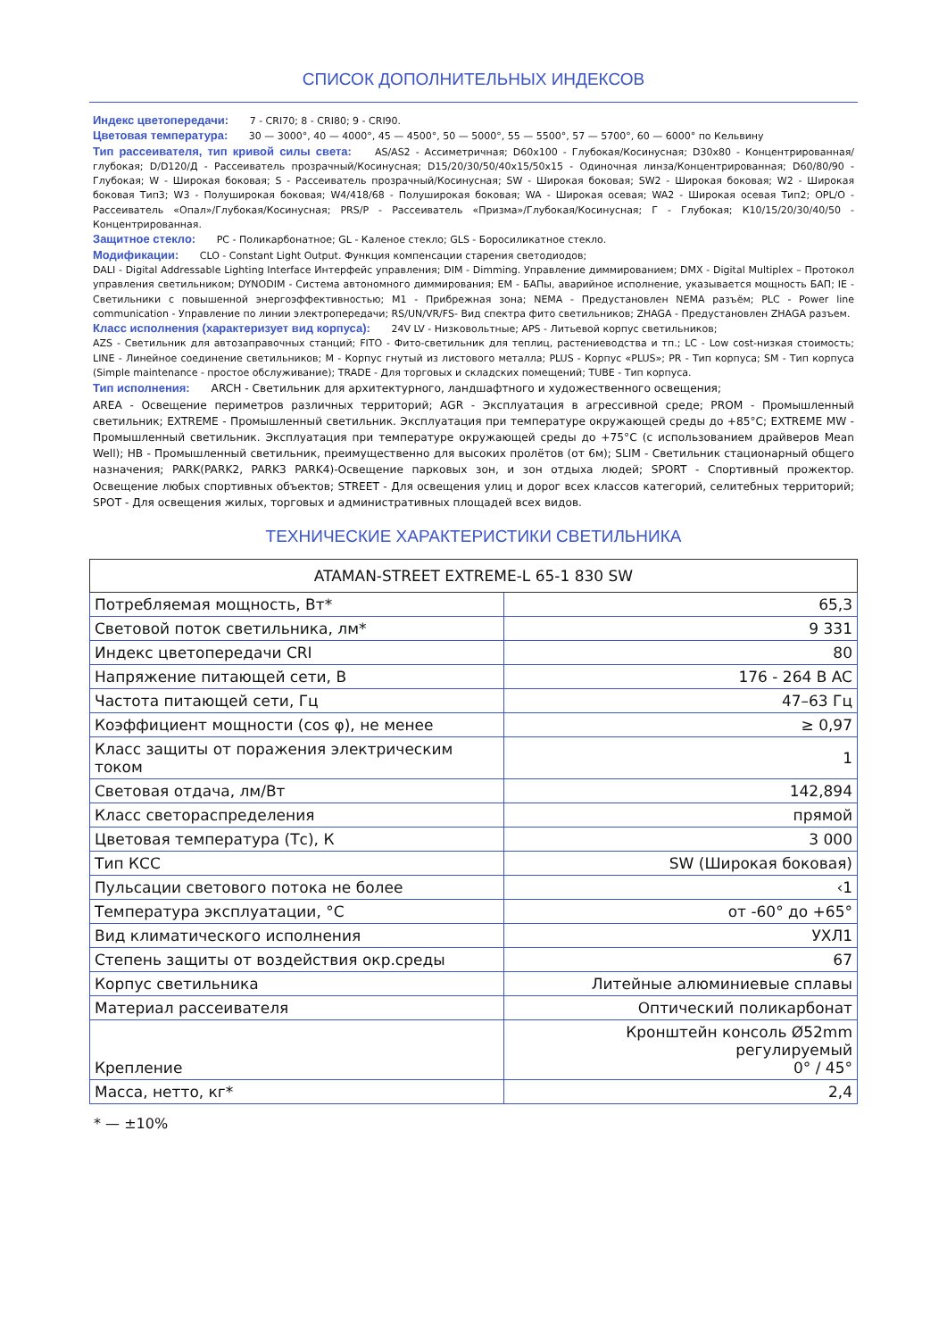СПИСОК ДОПОЛНИТЕЛЬНЫХ ИНДЕКСОВ
Индекс цветопередачи: 7 - CRI70; 8 - CRI80; 9 - CRI90.
Цветовая температура: 30 — 3000°, 40 — 4000°, 45 — 4500°, 50 — 5000°, 55 — 5500°, 57 — 5700°, 60 — 6000° по Кельвину
Тип рассеивателя, тип кривой силы света: AS/AS2 - Ассиметричная; D60x100 - Глубокая/Косинусная; D30x80 - Концентрированная/глубокая; D/D120/Д - Рассеиватель прозрачный/Косинусная; D15/20/30/50/40x15/50x15 - Одиночная линза/Концентрированная; D60/80/90 - Глубокая; W - Широкая боковая; S - Рассеиватель прозрачный/Косинусная; SW - Широкая боковая; SW2 - Широкая боковая; W2 - Широкая боковая Тип3; W3 - Полуширокая боковая; W4/418/68 - Полуширокая боковая; WA - Широкая осевая; WA2 - Широкая осевая Тип2; OPL/O - Рассеиватель «Опал»/Глубокая/Косинусная; PRS/P - Рассеиватель «Призма»/Глубокая/Косинусная; Г - Глубокая; К10/15/20/30/40/50 - Концентрированная.
Защитное стекло: PC - Поликарбонатное; GL - Каленое стекло; GLS - Боросиликатное стекло.
Модификации: CLO - Constant Light Output. Функция компенсации старения светодиодов;
DALI - Digital Addressable Lighting Interface Интерфейс управления; DIM - Dimming. Управление диммированием; DMX - Digital Multiplex – Протокол управления светильником; DYNODIM - Система автономного диммирования; EM - БАПы, аварийное исполнение, указывается мощность БАП; IE - Светильники с повышенной энергоэффективностью; M1 - Прибрежная зона; NEMA - Предустановлен NEMA разъём; PLC - Power line communication - Управление по линии электропередачи; RS/UN/VR/FS- Вид спектра фито светильников; ZHAGA - Предустановлен ZHAGA разъем.
Класс исполнения (характеризует вид корпуса): 24V LV - Низковольтные; APS - Литьевой корпус светильников;
AZS - Светильник для автозаправочных станций; FITO - Фито-светильник для теплиц, растениеводства и тп.; LC - Low cost-низкая стоимость; LINE - Линейное соединение светильников; M - Корпус гнутый из листового металла; PLUS - Корпус «PLUS»; PR - Тип корпуса; SM - Тип корпуса (Simple maintenance - простое обслуживание); TRADE - Для торговых и складских помещений; TUBE - Тип корпуса.
Тип исполнения: ARCH - Светильник для архитектурного, ландшафтного и художественного освещения;
AREA - Освещение периметров различных территорий; AGR - Эксплуатация в агрессивной среде; PROM - Промышленный светильник; EXTREME - Промышленный светильник. Эксплуатация при температуре окружающей среды до +85°C; EXTREME MW - Промышленный светильник. Эксплуатация при температуре окружающей среды до +75°C (с использованием драйверов Mean Well); HB - Промышленный светильник, преимущественно для высоких пролётов (от 6м); SLIM - Светильник стационарный общего назначения; PARK(PARK2, PARK3 PARK4)-Освещение парковых зон, и зон отдыха людей; SPORT - Спортивный прожектор. Освещение любых спортивных объектов; STREET - Для освещения улиц и дорог всех классов категорий, селитебных территорий; SPOT - Для освещения жилых, торговых и административных площадей всех видов.
ТЕХНИЧЕСКИЕ ХАРАКТЕРИСТИКИ СВЕТИЛЬНИКА
| ATAMAN-STREET EXTREME-L 65-1 830 SW | |
| --- | --- |
| Потребляемая мощность, Вт* | 65,3 |
| Световой поток светильника, лм* | 9 331 |
| Индекс цветопередачи CRI | 80 |
| Напряжение питающей сети, В | 176 - 264 B AC |
| Частота питающей сети, Гц | 47–63 Гц |
| Коэффициент мощности (cos φ), не менее | ≥ 0,97 |
| Класс защиты от поражения электрическим током | 1 |
| Световая отдача, лм/Вт | 142,894 |
| Класс светораспределения | прямой |
| Цветовая температура (Тс), К | 3 000 |
| Тип КСС | SW (Широкая боковая) |
| Пульсации светового потока не более | ‹1 |
| Температура эксплуатации, °С | от -60° до +65° |
| Вид климатического исполнения | УХЛ1 |
| Степень защиты от воздействия окр.среды | 67 |
| Корпус светильника | Литейные алюминиевые сплавы |
| Материал рассеивателя | Оптический поликарбонат |
| Крепление | Кронштейн консоль Ø52mm регулируемый 0° / 45° |
| Масса, нетто, кг* | 2,4 |
* — ±10%